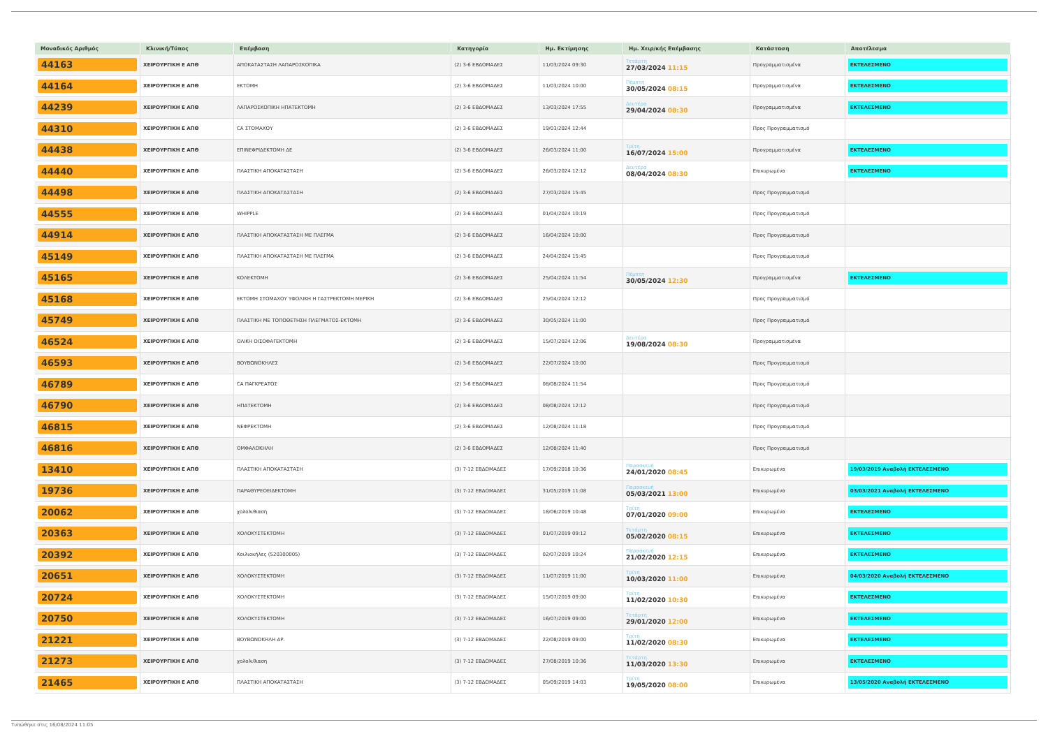| Μοναδικός Αριθμός | Κλινική/Τύπος | Επέμβαση | Κατηγορία | Ημ. Εκτίμησης | Ημ. Χειρ/κής Επέμβασης | Κατάσταση | Αποτέλεσμα |
| --- | --- | --- | --- | --- | --- | --- | --- |
| 44163 | ΧΕΙΡΟΥΡΓΙΚΗ Ε ΑΠΘ | ΑΠΟΚΑΤΑΣΤΑΣΗ ΛΑΠΑΡΟΣΚΟΠΙΚΑ | (2) 3-6 ΕΒΔΟΜΑΔΕΣ | 11/03/2024 09:30 | Τετάρτη 27/03/2024 11:15 | Προγραμματισμένα | ΕΚΤΕΛΕΣΜΕΝΟ |
| 44164 | ΧΕΙΡΟΥΡΓΙΚΗ Ε ΑΠΘ | ΕΚΤΟΜΗ | (2) 3-6 ΕΒΔΟΜΑΔΕΣ | 11/03/2024 10:00 | Πέμπτη 30/05/2024 08:15 | Προγραμματισμένα | ΕΚΤΕΛΕΣΜΕΝΟ |
| 44239 | ΧΕΙΡΟΥΡΓΙΚΗ Ε ΑΠΘ | ΛΑΠΑΡΟΣΚΟΠΙΚΗ ΗΠΑΤΕΚΤΟΜΗ | (2) 3-6 ΕΒΔΟΜΑΔΕΣ | 13/03/2024 17:55 | Δευτέρα 29/04/2024 08:30 | Προγραμματισμένα | ΕΚΤΕΛΕΣΜΕΝΟ |
| 44310 | ΧΕΙΡΟΥΡΓΙΚΗ Ε ΑΠΘ | CA ΣΤΟΜΑΧΟΥ | (2) 3-6 ΕΒΔΟΜΑΔΕΣ | 19/03/2024 12:44 | | Προς Προγραμματισμό | |
| 44438 | ΧΕΙΡΟΥΡΓΙΚΗ Ε ΑΠΘ | ΕΠΙΝΕΦΡΙΔΕΚΤΟΜΗ ΔΕ | (2) 3-6 ΕΒΔΟΜΑΔΕΣ | 26/03/2024 11:00 | Τρίτη 16/07/2024 15:00 | Προγραμματισμένα | ΕΚΤΕΛΕΣΜΕΝΟ |
| 44440 | ΧΕΙΡΟΥΡΓΙΚΗ Ε ΑΠΘ | ΠΛΑΣΤΙΚΗ ΑΠΟΚΑΤΑΣΤΑΣΗ | (2) 3-6 ΕΒΔΟΜΑΔΕΣ | 26/03/2024 12:12 | Δευτέρα 08/04/2024 08:30 | Επικυρωμένα | ΕΚΤΕΛΕΣΜΕΝΟ |
| 44498 | ΧΕΙΡΟΥΡΓΙΚΗ Ε ΑΠΘ | ΠΛΑΣΤΙΚΗ ΑΠΟΚΑΤΑΣΤΑΣΗ | (2) 3-6 ΕΒΔΟΜΑΔΕΣ | 27/03/2024 15:45 | | Προς Προγραμματισμό | |
| 44555 | ΧΕΙΡΟΥΡΓΙΚΗ Ε ΑΠΘ | WHIPPLE | (2) 3-6 ΕΒΔΟΜΑΔΕΣ | 01/04/2024 10:19 | | Προς Προγραμματισμό | |
| 44914 | ΧΕΙΡΟΥΡΓΙΚΗ Ε ΑΠΘ | ΠΛΑΣΤΙΚΗ ΑΠΟΚΑΤΑΣΤΑΣΗ ΜΕ ΠΛΕΓΜΑ | (2) 3-6 ΕΒΔΟΜΑΔΕΣ | 16/04/2024 10:00 | | Προς Προγραμματισμό | |
| 45149 | ΧΕΙΡΟΥΡΓΙΚΗ Ε ΑΠΘ | ΠΛΑΣΤΙΚΗ ΑΠΟΚΑΤΑΣΤΑΣΗ ΜΕ ΠΛΕΓΜΑ | (2) 3-6 ΕΒΔΟΜΑΔΕΣ | 24/04/2024 15:45 | | Προς Προγραμματισμό | |
| 45165 | ΧΕΙΡΟΥΡΓΙΚΗ Ε ΑΠΘ | ΚΟΛΕΚΤΟΜΗ | (2) 3-6 ΕΒΔΟΜΑΔΕΣ | 25/04/2024 11:54 | Πέμπτη 30/05/2024 12:30 | Προγραμματισμένα | ΕΚΤΕΛΕΣΜΕΝΟ |
| 45168 | ΧΕΙΡΟΥΡΓΙΚΗ Ε ΑΠΘ | ΕΚΤΟΜΗ ΣΤΟΜΑΧΟΥ ΥΦΟΛΙΚΗ Η ΓΑΣΤΡΕΚΤΟΜΗ ΜΕΡΙΚΗ | (2) 3-6 ΕΒΔΟΜΑΔΕΣ | 25/04/2024 12:12 | | Προς Προγραμματισμό | |
| 45749 | ΧΕΙΡΟΥΡΓΙΚΗ Ε ΑΠΘ | ΠΛΑΣΤΙΚΗ ΜΕ ΤΟΠΟΘΕΤΗΣΗ ΠΛΕΓΜΑΤΟΣ-ΕΚΤΟΜΗ | (2) 3-6 ΕΒΔΟΜΑΔΕΣ | 30/05/2024 11:00 | | Προς Προγραμματισμό | |
| 46524 | ΧΕΙΡΟΥΡΓΙΚΗ Ε ΑΠΘ | ΟΛΙΚΗ ΟΙΣΟΦΑΓΕΚΤΟΜΗ | (2) 3-6 ΕΒΔΟΜΑΔΕΣ | 15/07/2024 12:06 | Δευτέρα 19/08/2024 08:30 | Προγραμματισμένα | |
| 46593 | ΧΕΙΡΟΥΡΓΙΚΗ Ε ΑΠΘ | ΒΟΥΒΩΝΟΚΗΛΕΣ | (2) 3-6 ΕΒΔΟΜΑΔΕΣ | 22/07/2024 10:00 | | Προς Προγραμματισμό | |
| 46789 | ΧΕΙΡΟΥΡΓΙΚΗ Ε ΑΠΘ | CA ΠΑΓΚΡΕΑΤΟΣ | (2) 3-6 ΕΒΔΟΜΑΔΕΣ | 08/08/2024 11:54 | | Προς Προγραμματισμό | |
| 46790 | ΧΕΙΡΟΥΡΓΙΚΗ Ε ΑΠΘ | ΗΠΑΤΕΚΤΟΜΗ | (2) 3-6 ΕΒΔΟΜΑΔΕΣ | 08/08/2024 12:12 | | Προς Προγραμματισμό | |
| 46815 | ΧΕΙΡΟΥΡΓΙΚΗ Ε ΑΠΘ | ΝΕΦΡΕΚΤΟΜΗ | (2) 3-6 ΕΒΔΟΜΑΔΕΣ | 12/08/2024 11:18 | | Προς Προγραμματισμό | |
| 46816 | ΧΕΙΡΟΥΡΓΙΚΗ Ε ΑΠΘ | ΟΜΦΑΛΟΚΗΛΗ | (2) 3-6 ΕΒΔΟΜΑΔΕΣ | 12/08/2024 11:40 | | Προς Προγραμματισμό | |
| 13410 | ΧΕΙΡΟΥΡΓΙΚΗ Ε ΑΠΘ | ΠΛΑΣΤΙΚΗ ΑΠΟΚΑΤΑΣΤΑΣΗ | (3) 7-12 ΕΒΔΟΜΑΔΕΣ | 17/09/2018 10:36 | Παρασκευή 24/01/2020 08:45 | Επικυρωμένα | 19/03/2019 Αναβολή ΕΚΤΕΛΕΣΜΕΝΟ |
| 19736 | ΧΕΙΡΟΥΡΓΙΚΗ Ε ΑΠΘ | ΠΑΡΑΘΥΡΕΟΕΙΔΕΚΤΟΜΗ | (3) 7-12 ΕΒΔΟΜΑΔΕΣ | 31/05/2019 11:08 | Παρασκευή 05/03/2021 13:00 | Επικυρωμένα | 03/03/2021 Αναβολή ΕΚΤΕΛΕΣΜΕΝΟ |
| 20062 | ΧΕΙΡΟΥΡΓΙΚΗ Ε ΑΠΘ | χολολιθιαση | (3) 7-12 ΕΒΔΟΜΑΔΕΣ | 18/06/2019 10:48 | Τρίτη 07/01/2020 09:00 | Επικυρωμένα | ΕΚΤΕΛΕΣΜΕΝΟ |
| 20363 | ΧΕΙΡΟΥΡΓΙΚΗ Ε ΑΠΘ | ΧΟΛΟΚΥΣΤΕΚΤΟΜΗ | (3) 7-12 ΕΒΔΟΜΑΔΕΣ | 01/07/2019 09:12 | Τετάρτη 05/02/2020 08:15 | Επικυρωμένα | ΕΚΤΕΛΕΣΜΕΝΟ |
| 20392 | ΧΕΙΡΟΥΡΓΙΚΗ Ε ΑΠΘ | Κοιλιοκήλες (520300005) | (3) 7-12 ΕΒΔΟΜΑΔΕΣ | 02/07/2019 10:24 | Παρασκευή 21/02/2020 12:15 | Επικυρωμένα | ΕΚΤΕΛΕΣΜΕΝΟ |
| 20651 | ΧΕΙΡΟΥΡΓΙΚΗ Ε ΑΠΘ | ΧΟΛΟΚΥΣΤΕΚΤΟΜΗ | (3) 7-12 ΕΒΔΟΜΑΔΕΣ | 11/07/2019 11:00 | Τρίτη 10/03/2020 11:00 | Επικυρωμένα | 04/03/2020 Αναβολή ΕΚΤΕΛΕΣΜΕΝΟ |
| 20724 | ΧΕΙΡΟΥΡΓΙΚΗ Ε ΑΠΘ | ΧΟΛΟΚΥΣΤΕΚΤΟΜΗ | (3) 7-12 ΕΒΔΟΜΑΔΕΣ | 15/07/2019 09:00 | Τρίτη 11/02/2020 10:30 | Επικυρωμένα | ΕΚΤΕΛΕΣΜΕΝΟ |
| 20750 | ΧΕΙΡΟΥΡΓΙΚΗ Ε ΑΠΘ | ΧΟΛΟΚΥΣΤΕΚΤΟΜΗ | (3) 7-12 ΕΒΔΟΜΑΔΕΣ | 16/07/2019 09:00 | Τετάρτη 29/01/2020 12:00 | Επικυρωμένα | ΕΚΤΕΛΕΣΜΕΝΟ |
| 21221 | ΧΕΙΡΟΥΡΓΙΚΗ Ε ΑΠΘ | ΒΟΥΒΩΝΟΚΗΛΗ ΑΡ. | (3) 7-12 ΕΒΔΟΜΑΔΕΣ | 22/08/2019 09:00 | Τρίτη 11/02/2020 08:30 | Επικυρωμένα | ΕΚΤΕΛΕΣΜΕΝΟ |
| 21273 | ΧΕΙΡΟΥΡΓΙΚΗ Ε ΑΠΘ | χολολιθιαση | (3) 7-12 ΕΒΔΟΜΑΔΕΣ | 27/08/2019 10:36 | Τετάρτη 11/03/2020 13:30 | Επικυρωμένα | ΕΚΤΕΛΕΣΜΕΝΟ |
| 21465 | ΧΕΙΡΟΥΡΓΙΚΗ Ε ΑΠΘ | ΠΛΑΣΤΙΚΗ ΑΠΟΚΑΤΑΣΤΑΣΗ | (3) 7-12 ΕΒΔΟΜΑΔΕΣ | 05/09/2019 14:03 | Τρίτη 19/05/2020 08:00 | Επικυρωμένα | 13/05/2020 Αναβολή ΕΚΤΕΛΕΣΜΕΝΟ |
Τυπώθηκε στις 16/08/2024 11:05